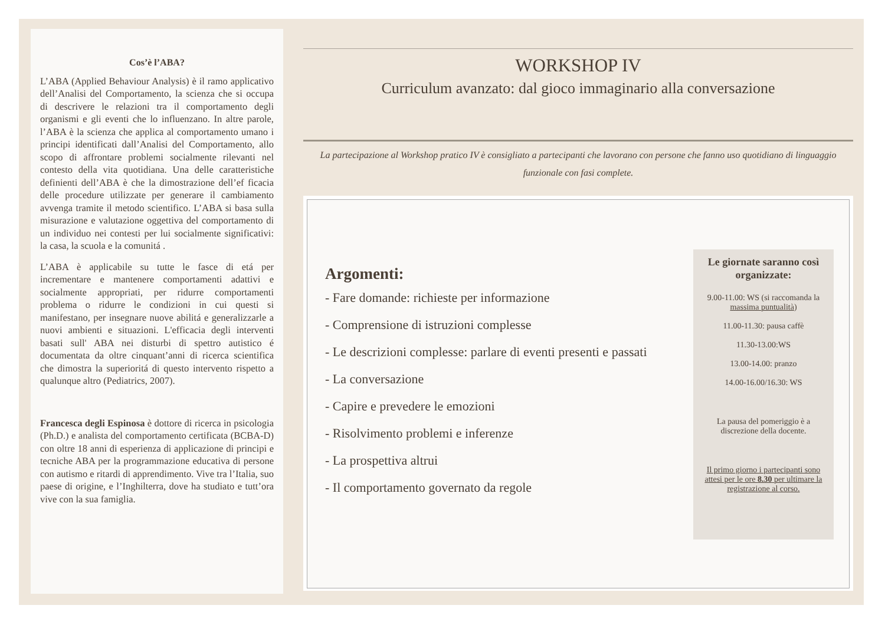Cos’è l’ABA?
L’ABA (Applied Behaviour Analysis) è il ramo applicativo dell’Analisi del Comportamento, la scienza che si occupa di descrivere le relazioni tra il comportamento degli organismi e gli eventi che lo influenzano. In altre parole, l’ABA è la scienza che applica al comportamento umano i principi identificati dall’Analisi del Comportamento, allo scopo di affrontare problemi socialmente rilevanti nel contesto della vita quotidiana. Una delle caratteristiche definienti dell’ABA è che la dimostrazione dell’ef ficacia delle procedure utilizzate per generare il cambiamento avvenga tramite il metodo scientifico. L’ABA si basa sulla misurazione e valutazione oggettiva del comportamento di un individuo nei contesti per lui socialmente significativi: la casa, la scuola e la comunitá .
L’ABA è applicabile su tutte le fasce di etá per incrementare e mantenere comportamenti adattivi e socialmente appropriati, per ridurre comportamenti problema o ridurre le condizioni in cui questi si manifestano, per insegnare nuove abilitá e generalizzarle a nuovi ambienti e situazioni. L'efficacia degli interventi basati sull' ABA nei disturbi di spettro autistico é documentata da oltre cinquant’anni di ricerca scientifica che dimostra la superioritá di questo intervento rispetto a qualunque altro (Pediatrics, 2007).
Francesca degli Espinosa è dottore di ricerca in psicologia (Ph.D.) e analista del comportamento certificata (BCBA-D) con oltre 18 anni di esperienza di applicazione di principi e tecniche ABA per la programmazione educativa di persone con autismo e ritardi di apprendimento. Vive tra l’Italia, suo paese di origine, e l’Inghilterra, dove ha studiato e tutt’ora vive con la sua famiglia.
WORKSHOP IV
Curriculum avanzato: dal gioco immaginario alla conversazione
La partecipazione al Workshop pratico IV è consigliato a partecipanti che lavorano con persone che fanno uso quotidiano di linguaggio funzionale con fasi complete.
Argomenti:
- Fare domande: richieste per informazione
- Comprensione di istruzioni complesse
- Le descrizioni complesse: parlare di eventi presenti e passati
- La conversazione
- Capire e prevedere le emozioni
- Risolvimento problemi e inferenze
- La prospettiva altrui
- Il comportamento governato da regole
Le giornate saranno così organizzate:
9.00-11.00: WS (si raccomanda la massima puntualità)
11.00-11.30: pausa caffè
11.30-13.00:WS
13.00-14.00: pranzo
14.00-16.00/16.30: WS
La pausa del pomeriggio è a discrezione della docente.
Il primo giorno i partecipanti sono attesi per le ore 8.30 per ultimare la registrazione al corso.